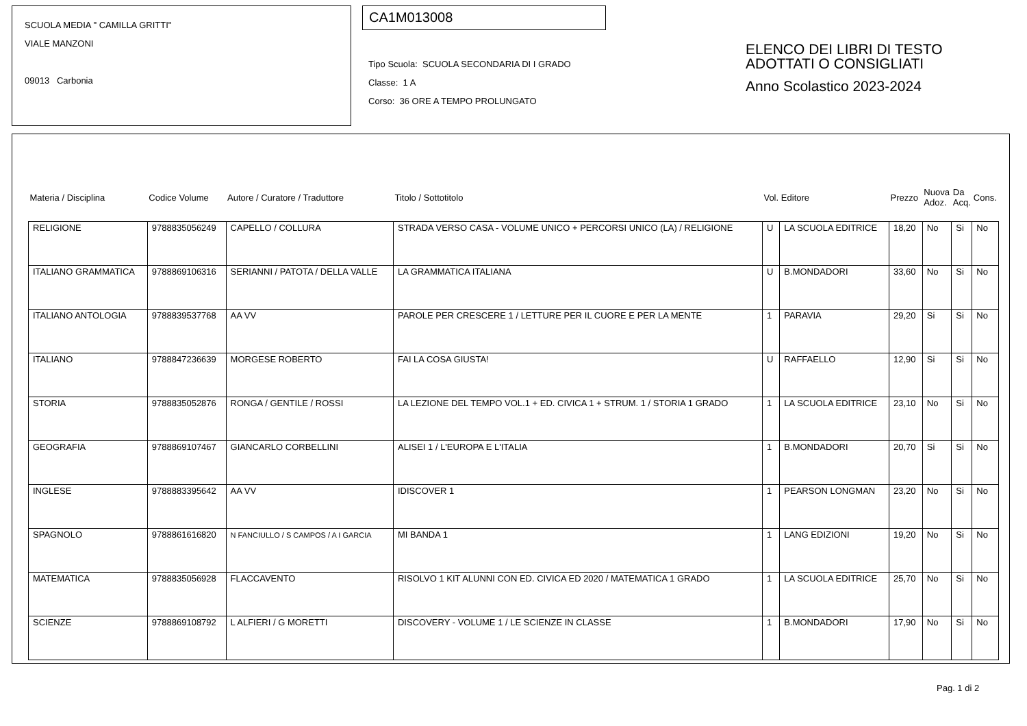SCUOLA MEDIA " CAMILLA GRITTI"
VIALE MANZONI
09013 Carbonia
CA1M013008
Tipo Scuola: SCUOLA SECONDARIA DI I GRADO
Classe: 1 A
Corso: 36 ORE A TEMPO PROLUNGATO
ELENCO DEI LIBRI DI TESTO
ADOTTATI O CONSIGLIATI
Anno Scolastico 2023-2024
| Materia / Disciplina | Codice Volume | Autore / Curatore / Traduttore | Titolo / Sottotitolo | Vol. | Editore | Prezzo | Nuova Adoz. | Da Acq. | Cons. |
| --- | --- | --- | --- | --- | --- | --- | --- | --- | --- |
| RELIGIONE | 9788835056249 | CAPELLO / COLLURA | STRADA VERSO CASA - VOLUME UNICO + PERCORSI UNICO (LA) / RELIGIONE | U | LA SCUOLA EDITRICE | 18,20 | No | Si | No |
| ITALIANO GRAMMATICA | 9788869106316 | SERIANNI / PATOTA / DELLA VALLE | LA GRAMMATICA ITALIANA | U | B.MONDADORI | 33,60 | No | Si | No |
| ITALIANO ANTOLOGIA | 9788839537768 | AA VV | PAROLE PER CRESCERE 1 / LETTURE PER IL CUORE E PER LA MENTE | 1 | PARAVIA | 29,20 | Si | Si | No |
| ITALIANO | 9788847236639 | MORGESE ROBERTO | FAI LA COSA GIUSTA! | U | RAFFAELLO | 12,90 | Si | Si | No |
| STORIA | 9788835052876 | RONGA / GENTILE / ROSSI | LA LEZIONE DEL TEMPO VOL.1 + ED. CIVICA 1 + STRUM. 1 / STORIA 1 GRADO | 1 | LA SCUOLA EDITRICE | 23,10 | No | Si | No |
| GEOGRAFIA | 9788869107467 | GIANCARLO CORBELLINI | ALISEI 1 / L'EUROPA E L'ITALIA | 1 | B.MONDADORI | 20,70 | Si | Si | No |
| INGLESE | 9788883395642 | AA VV | IDISCOVER 1 | 1 | PEARSON LONGMAN | 23,20 | No | Si | No |
| SPAGNOLO | 9788861616820 | N FANCIULLO / S CAMPOS / A I GARCIA | MI BANDA 1 | 1 | LANG EDIZIONI | 19,20 | No | Si | No |
| MATEMATICA | 9788835056928 | FLACCAVENTO | RISOLVO 1 KIT ALUNNI CON ED. CIVICA ED 2020 / MATEMATICA 1 GRADO | 1 | LA SCUOLA EDITRICE | 25,70 | No | Si | No |
| SCIENZE | 9788869108792 | L ALFIERI / G MORETTI | DISCOVERY - VOLUME 1 / LE SCIENZE IN CLASSE | 1 | B.MONDADORI | 17,90 | No | Si | No |
Pag. 1 di 2